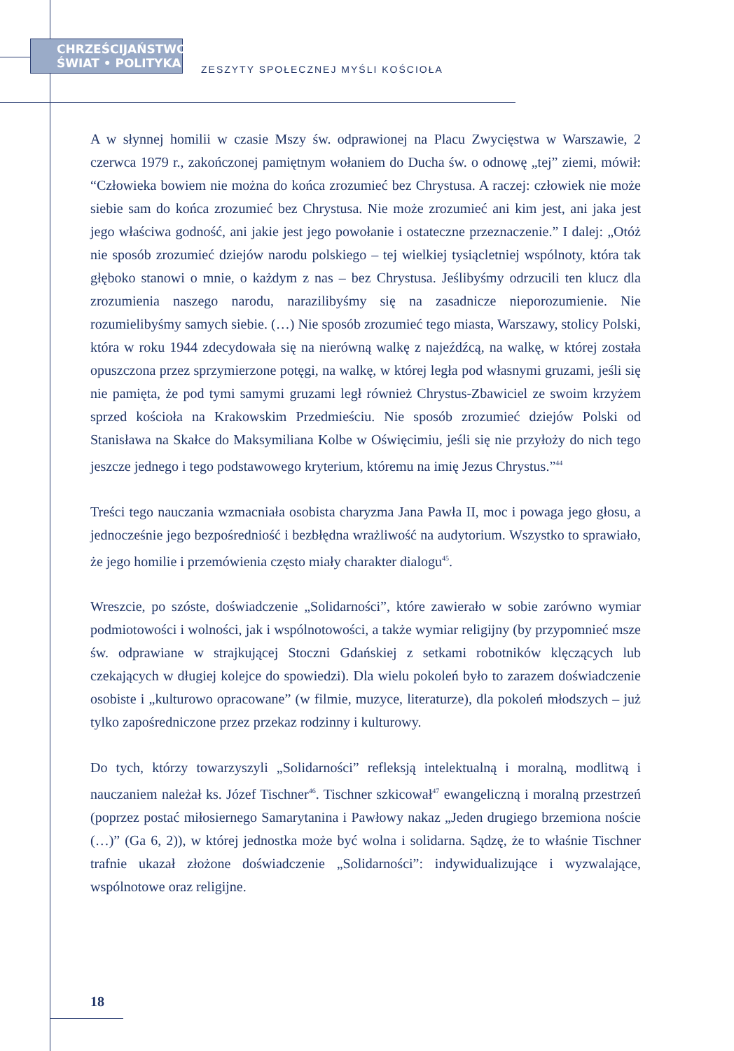CHRZEŚCIJAŃSTWO
ŚWIAT • POLITYKA
ZESZYTY SPOŁECZNEJ MYŚLI KOŚCIOŁA
A w słynnej homilii w czasie Mszy św. odprawionej na Placu Zwycięstwa w Warszawie, 2 czerwca 1979 r., zakończonej pamiętnym wołaniem do Ducha św. o odnowę „tej” ziemi, mówił: “Człowieka bowiem nie można do końca zrozumieć bez Chrystusa. A raczej: człowiek nie może siebie sam do końca zrozumieć bez Chrystusa. Nie może zrozumieć ani kim jest, ani jaka jest jego właściwa godność, ani jakie jest jego powołanie i ostateczne przeznaczenie.” I dalej: „Otóż nie sposób zrozumieć dziejów narodu polskiego – tej wielkiej tysiącletniej wspólnoty, która tak głęboko stanowi o mnie, o każdym z nas – bez Chrystusa. Jeślibyśmy odrzucili ten klucz dla zrozumienia naszego narodu, narazilibyśmy się na zasadnicze nieporozumienie. Nie rozumielibyśmy samych siebie. (…) Nie sposób zrozumieć tego miasta, Warszawy, stolicy Polski, która w roku 1944 zdecydowała się na nierówną walkę z najeźdźcą, na walkę, w której została opuszczona przez sprzymierzone potęgi, na walkę, w której legła pod własnymi gruzami, jeśli się nie pamięta, że pod tymi samymi gruzami legł również Chrystus-Zbawiciel ze swoim krzyżem sprzed kościoła na Krakowskim Przedmieściu. Nie sposób zrozumieć dziejów Polski od Stanisława na Skałce do Maksymiliana Kolbe w Oświęcimiu, jeśli się nie przyłoży do nich tego jeszcze jednego i tego podstawowego kryterium, któremu na imię Jezus Chrystus.”<sup>44</sup>
Treści tego nauczania wzmacniała osobista charyzma Jana Pawła II, moc i powaga jego głosu, a jednocześnie jego bezpośredniość i bezbłędna wrażliwość na audytorium. Wszystko to sprawiało, że jego homilie i przemówienia często miały charakter dialogu<sup>45</sup>.
Wreszcie, po szóste, doświadczenie „Solidarności”, które zawierało w sobie zarówno wymiar podmiotowości i wolności, jak i wspólnotowości, a także wymiar religijny (by przypomnieć msze św. odprawiane w strajkującej Stoczni Gdańskiej z setkami robotników klęczących lub czekających w długiej kolejce do spowiedzi). Dla wielu pokoleń było to zarazem doświadczenie osobiste i „kulturowo opracowane” (w filmie, muzyce, literaturze), dla pokoleń młodszych – już tylko zapośredniczone przez przekaz rodzinny i kulturowy.
Do tych, którzy towarzyszyli „Solidarności” refleksją intelektualną i moralną, modlitwą i nauczaniem należał ks. Józef Tischner<sup>46</sup>. Tischner szkicował<sup>47</sup> ewangeliczną i moralną przestrzeń (poprzez postać miłosiernego Samarytanina i Pawłowy nakaz „Jeden drugiego brzemiona noście (…)” (Ga 6, 2)), w której jednostka może być wolna i solidarna. Sądzę, że to właśnie Tischner trafnie ukazał złożone doświadczenie „Solidarności”: indywidualizujące i wyzwalające, wspólnotowe oraz religijne.
18